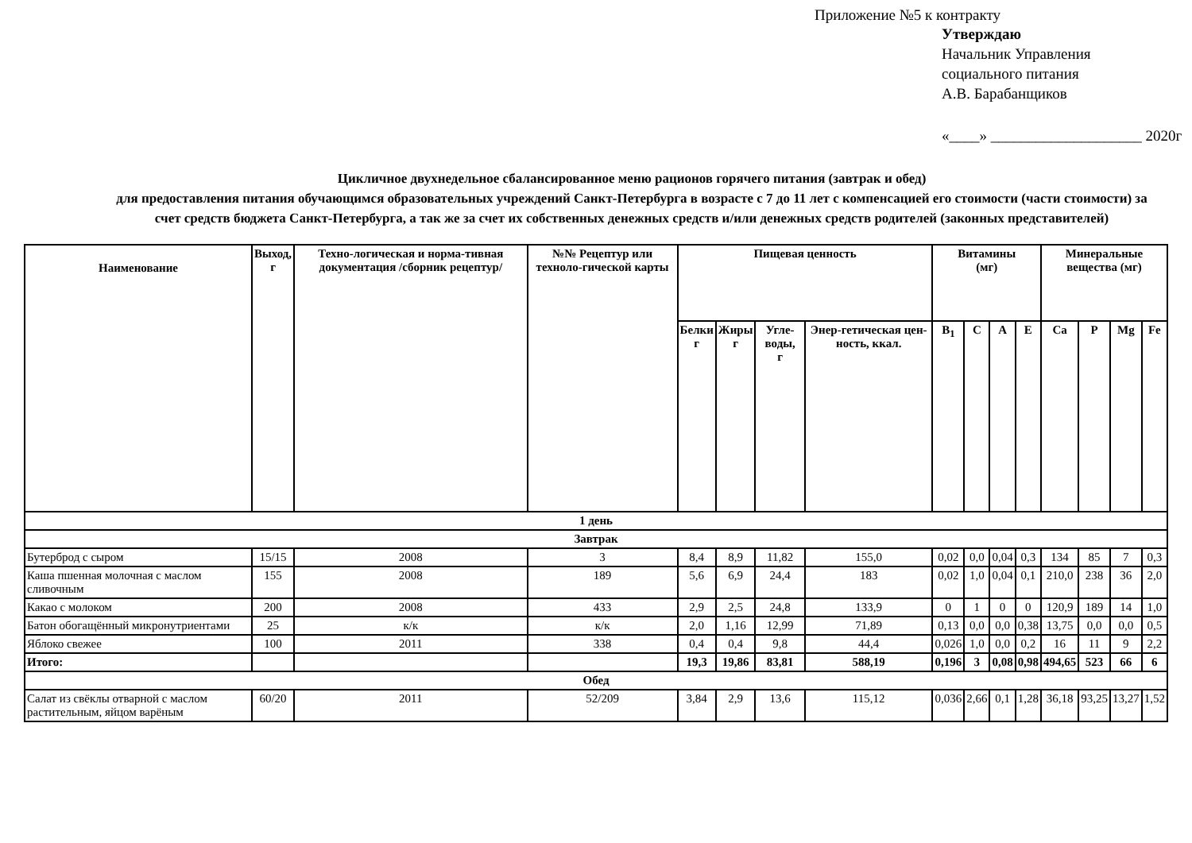Приложение №5 к контракту
Утверждаю
Начальник Управления
социального питания
А.В. Барабанщиков
«____» ____________________ 2020г
Цикличное двухнедельное сбалансированное меню рационов горячего питания (завтрак и обед)
для предоставления питания обучающимся образовательных учреждений Санкт-Петербурга в возрасте с 7 до 11 лет с компенсацией его стоимости (части стоимости) за счет средств бюджета Санкт-Петербурга, а так же за счет их собственных денежных средств и/или денежных средств родителей (законных представителей)
| Наименование | Выход, г | Техно-логическая и норма-тивная документация /сборник рецептур/ | №№ Рецептур или техноло-гической карты | Пищевая ценность | | | | Витамины (мг) | | | | Минеральные вещества (мг) | | | |
| --- | --- | --- | --- | --- | --- | --- | --- | --- | --- | --- | --- | --- | --- | --- | --- |
| | | | | Белки г | Жиры г | Угле-воды, г | Энер-гетическая цен-ность, ккал. | B<sub>1</sub> | C | A | E | Ca | P | Mg | Fe |
| 1 день | | | | | | | | | | | | | | | |
| Завтрак | | | | | | | | | | | | | | | |
| Бутерброд с сыром | 15/15 | 2008 | 3 | 8,4 | 8,9 | 11,82 | 155,0 | 0,02 | 0,0 | 0,04 | 0,3 | 134 | 85 | 7 | 0,3 |
| Каша пшенная молочная с маслом сливочным | 155 | 2008 | 189 | 5,6 | 6,9 | 24,4 | 183 | 0,02 | 1,0 | 0,04 | 0,1 | 210,0 | 238 | 36 | 2,0 |
| Какао с молоком | 200 | 2008 | 433 | 2,9 | 2,5 | 24,8 | 133,9 | 0 | 1 | 0 | 0 | 120,9 | 189 | 14 | 1,0 |
| Батон обогащённый микронутриентами | 25 | к/к | к/к | 2,0 | 1,16 | 12,99 | 71,89 | 0,13 | 0,0 | 0,0 | 0,38 | 13,75 | 0,0 | 0,0 | 0,5 |
| Яблоко свежее | 100 | 2011 | 338 | 0,4 | 0,4 | 9,8 | 44,4 | 0,026 | 1,0 | 0,0 | 0,2 | 16 | 11 | 9 | 2,2 |
| Итого: | | | | 19,3 | 19,86 | 83,81 | 588,19 | 0,196 | 3 | 0,08 | 0,98 | 494,65 | 523 | 66 | 6 |
| Обед | | | | | | | | | | | | | | | |
| Салат из свёклы отварной с маслом растительным, яйцом варёным | 60/20 | 2011 | 52/209 | 3,84 | 2,9 | 13,6 | 115,12 | 0,036 | 2,66 | 0,1 | 1,28 | 36,18 | 93,25 | 13,27 | 1,52 |